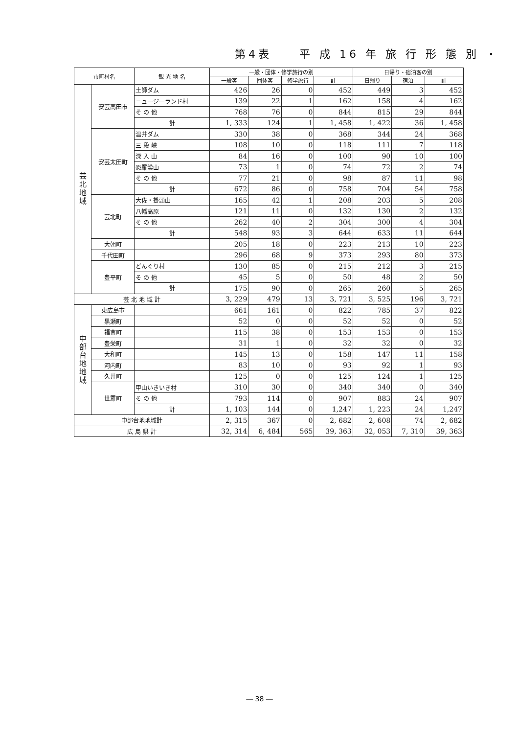第4表　　平 成 16 年 旅 行 形 態 別 ・
| 市町村名 | | 観 光 地 名 | 一般・団体・修学旅行の別 | | | | 日帰り・宿泊客の別 | | |
| --- | --- | --- | --- | --- | --- | --- | --- | --- | --- |
| | | | 一般客 | 団体客 | 修学旅行 | 計 | 日帰り | 宿泊 | 計 |
| 芸 北 地 域 | 安芸高田市 | 土師ダム | 426 | 26 | 0 | 452 | 449 | 3 | 452 |
| | | ニュージーランド村 | 139 | 22 | 1 | 162 | 158 | 4 | 162 |
| | | そ の 他 | 768 | 76 | 0 | 844 | 815 | 29 | 844 |
| | | 計 | 1, 333 | 124 | 1 | 1, 458 | 1, 422 | 36 | 1, 458 |
| | 安芸太田町 | 温井ダム | 330 | 38 | 0 | 368 | 344 | 24 | 368 |
| | | 三 段 峡 | 108 | 10 | 0 | 118 | 111 | 7 | 118 |
| | | 深 入 山 | 84 | 16 | 0 | 100 | 90 | 10 | 100 |
| | | 恐羅漢山 | 73 | 1 | 0 | 74 | 72 | 2 | 74 |
| | | そ の 他 | 77 | 21 | 0 | 98 | 87 | 11 | 98 |
| | | 計 | 672 | 86 | 0 | 758 | 704 | 54 | 758 |
| | 芸北町 | 大佐・掛頭山 | 165 | 42 | 1 | 208 | 203 | 5 | 208 |
| | | 八幡高原 | 121 | 11 | 0 | 132 | 130 | 2 | 132 |
| | | そ の 他 | 262 | 40 | 2 | 304 | 300 | 4 | 304 |
| | | 計 | 548 | 93 | 3 | 644 | 633 | 11 | 644 |
| | 大朝町 | | 205 | 18 | 0 | 223 | 213 | 10 | 223 |
| | 千代田町 | | 296 | 68 | 9 | 373 | 293 | 80 | 373 |
| | 豊平町 | どんぐり村 | 130 | 85 | 0 | 215 | 212 | 3 | 215 |
| | | そ の 他 | 45 | 5 | 0 | 50 | 48 | 2 | 50 |
| | | 計 | 175 | 90 | 0 | 265 | 260 | 5 | 265 |
| 芸 北 地 域 計 | | | 3, 229 | 479 | 13 | 3, 721 | 3, 525 | 196 | 3, 721 |
| 中 部 台 地 地 域 | 東広島市 | | 661 | 161 | 0 | 822 | 785 | 37 | 822 |
| | 黒瀬町 | | 52 | 0 | 0 | 52 | 52 | 0 | 52 |
| | 福富町 | | 115 | 38 | 0 | 153 | 153 | 0 | 153 |
| | 豊栄町 | | 31 | 1 | 0 | 32 | 32 | 0 | 32 |
| | 大和町 | | 145 | 13 | 0 | 158 | 147 | 11 | 158 |
| | 河内町 | | 83 | 10 | 0 | 93 | 92 | 1 | 93 |
| | 久井町 | | 125 | 0 | 0 | 125 | 124 | 1 | 125 |
| | 世羅町 | 甲山いきいき村 | 310 | 30 | 0 | 340 | 340 | 0 | 340 |
| | | そ の 他 | 793 | 114 | 0 | 907 | 883 | 24 | 907 |
| | | 計 | 1, 103 | 144 | 0 | 1,247 | 1, 223 | 24 | 1,247 |
| 中部台地地域計 | | | 2, 315 | 367 | 0 | 2, 682 | 2, 608 | 74 | 2, 682 |
| 広 島 県 計 | | | 32, 314 | 6, 484 | 565 | 39, 363 | 32, 053 | 7, 310 | 39, 363 |
― 38 ―